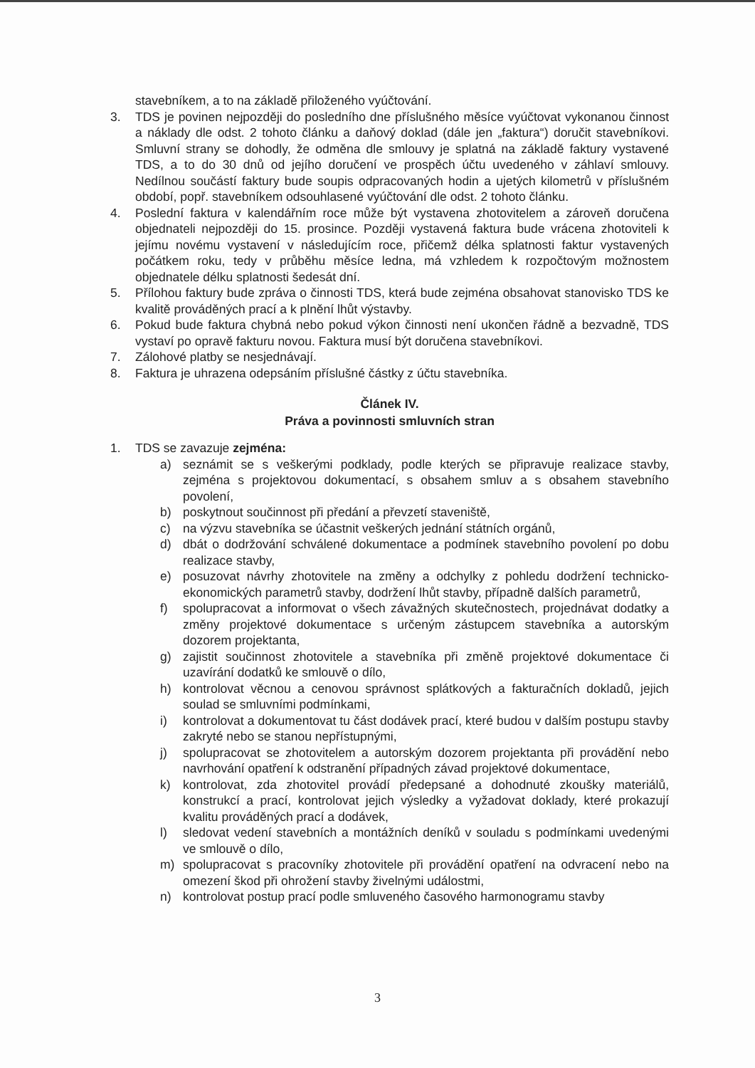stavebníkem, a to na základě přiloženého vyúčtování.
3. TDS je povinen nejpozději do posledního dne příslušného měsíce vyúčtovat vykonanou činnost a náklady dle odst. 2 tohoto článku a daňový doklad (dále jen „faktura“) doručit stavebníkovi. Smluvní strany se dohodly, že odměna dle smlouvy je splatná na základě faktury vystavené TDS, a to do 30 dnů od jejího doručení ve prospěch účtu uvedeného v záhlaví smlouvy. Nedílnou součástí faktury bude soupis odpracovaných hodin a ujetých kilometrů v příslušném období, popř. stavebníkem odsouhlasené vyúčtování dle odst. 2 tohoto článku.
4. Poslední faktura v kalendářním roce může být vystavena zhotovitelem a zároveň doručena objednateli nejpozději do 15. prosince. Později vystavená faktura bude vrácena zhotoviteli k jejímu novému vystavení v následujícím roce, přičemž délka splatnosti faktur vystavených počátkem roku, tedy v průběhu měsíce ledna, má vzhledem k rozpočtovým možnostem objednatele délku splatnosti šedesát dní.
5. Přílohou faktury bude zpráva o činnosti TDS, která bude zejména obsahovat stanovisko TDS ke kvalitě prováděných prací a k plnění lhůt výstavby.
6. Pokud bude faktura chybná nebo pokud výkon činnosti není ukončen řádně a bezvadně, TDS vystaví po opravě fakturu novou. Faktura musí být doručena stavebníkovi.
7. Zálohové platby se nesjednávají.
8. Faktura je uhrazena odepsáním příslušné částky z účtu stavebníka.
Článek IV.
Práva a povinnosti smluvních stran
1. TDS se zavazuje zejména:
a) seznámit se s veškerými podklady, podle kterých se připravuje realizace stavby, zejména s projektovou dokumentací, s obsahem smluv a s obsahem stavebního povolení,
b) poskytnout součinnost při předání a převzetí staveniště,
c) na výzvu stavebníka se účastnit veškerých jednání státních orgánů,
d) dbát o dodržování schválené dokumentace a podmínek stavebního povolení po dobu realizace stavby,
e) posuzovat návrhy zhotovitele na změny a odchylky z pohledu dodržení technicko-ekonomických parametrů stavby, dodržení lhůt stavby, případně dalších parametrů,
f) spolupracovat a informovat o všech závažných skutečnostech, projednávat dodatky a změny projektové dokumentace s určeným zástupcem stavebníka a autorským dozorem projektanta,
g) zajistit součinnost zhotovitele a stavebníka při změně projektové dokumentace či uzavírání dodatků ke smlouvě o dílo,
h) kontrolovat věcnou a cenovou správnost splátkových a fakturačních dokladů, jejich soulad se smluvními podmínkami,
i) kontrolovat a dokumentovat tu část dodávek prací, které budou v dalším postupu stavby zakryté nebo se stanou nepřístupnými,
j) spolupracovat se zhotovitelem a autorským dozorem projektanta při provádění nebo navrhování opatření k odstranění případných závad projektové dokumentace,
k) kontrolovat, zda zhotovitel provádí předepsané a dohodnuté zkoušky materiálů, konstrukcí a prací, kontrolovat jejich výsledky a vyžadovat doklady, které prokazují kvalitu prováděných prací a dodávek,
l) sledovat vedení stavebních a montážních deníků v souladu s podmínkami uvedenými ve smlouvě o dílo,
m) spolupracovat s pracovníky zhotovitele při provádění opatření na odvracení nebo na omezení škod při ohrožení stavby živelnými událostmi,
n) kontrolovat postup prací podle smluveného časového harmonogramu stavby
3